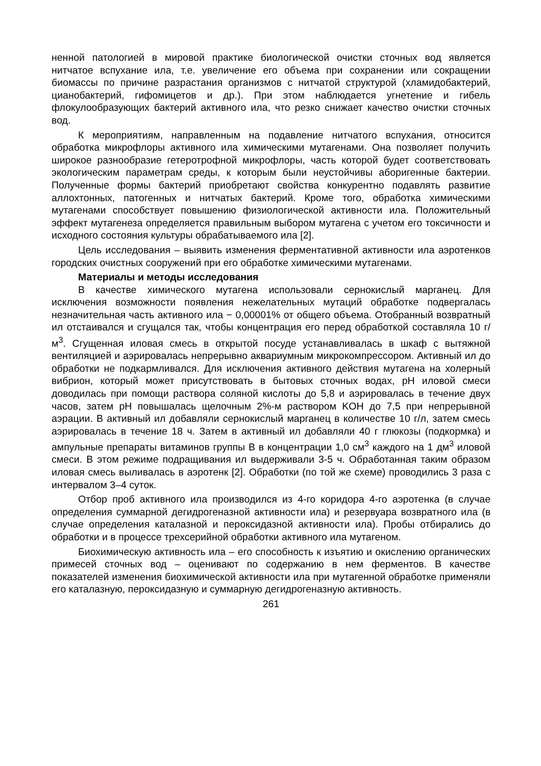ненной патологией в мировой практике биологической очистки сточных вод является нитчатое вспухание ила, т.е. увеличение его объема при сохранении или сокращении биомассы по причине разрастания организмов с нитчатой структурой (хламидобактерий, цианобактерий, гифомицетов и др.). При этом наблюдается угнетение и гибель флокулообразующих бактерий активного ила, что резко снижает качество очистки сточных вод.
К мероприятиям, направленным на подавление нитчатого вспухания, относится обработка микрофлоры активного ила химическими мутагенами. Она позволяет получить широкое разнообразие гетеротрофной микрофлоры, часть которой будет соответствовать экологическим параметрам среды, к которым были неустойчивы аборигенные бактерии. Полученные формы бактерий приобретают свойства конкурентно подавлять развитие аллохтонных, патогенных и нитчатых бактерий. Кроме того, обработка химическими мутагенами способствует повышению физиологической активности ила. Положительный эффект мутагенеза определяется правильным выбором мутагена с учетом его токсичности и исходного состояния культуры обрабатываемого ила [2].
Цель исследования – выявить изменения ферментативной активности ила аэротенков городских очистных сооружений при его обработке химическими мутагенами.
Материалы и методы исследования
В качестве химического мутагена использовали сернокислый марганец. Для исключения возможности появления нежелательных мутаций обработке подвергалась незначительная часть активного ила − 0,00001% от общего объема. Отобранный возвратный ил отстаивался и сгущался так, чтобы концентрация его перед обработкой составляла 10 г/м<sup>3</sup>. Сгущенная иловая смесь в открытой посуде устанавливалась в шкаф с вытяжной вентиляцией и аэрировалась непрерывно аквариумным микрокомпрессором. Активный ил до обработки не подкармливался. Для исключения активного действия мутагена на холерный вибрион, который может присутствовать в бытовых сточных водах, pH иловой смеси доводилась при помощи раствора соляной кислоты до 5,8 и аэрировалась в течение двух часов, затем pH повышалась щелочным 2%-м раствором KOH до 7,5 при непрерывной аэрации. В активный ил добавляли сернокислый марганец в количестве 10 г/л, затем смесь аэрировалась в течение 18 ч. Затем в активный ил добавляли 40 г глюкозы (подкормка) и ампульные препараты витаминов группы В в концентрации 1,0 см<sup>3</sup> каждого на 1 дм<sup>3</sup> иловой смеси. В этом режиме подращивания ил выдерживали 3-5 ч. Обработанная таким образом иловая смесь выливалась в аэротенк [2]. Обработки (по той же схеме) проводились 3 раза с интервалом 3–4 суток.
Отбор проб активного ила производился из 4-го коридора 4-го аэротенка (в случае определения суммарной дегидрогеназной активности ила) и резервуара возвратного ила (в случае определения каталазной и пероксидазной активности ила). Пробы отбирались до обработки и в процессе трехсерийной обработки активного ила мутагеном.
Биохимическую активность ила – его способность к изъятию и окислению органических примесей сточных вод – оценивают по содержанию в нем ферментов. В качестве показателей изменения биохимической активности ила при мутагенной обработке применяли его каталазную, пероксидазную и суммарную дегидрогеназную активность.
261